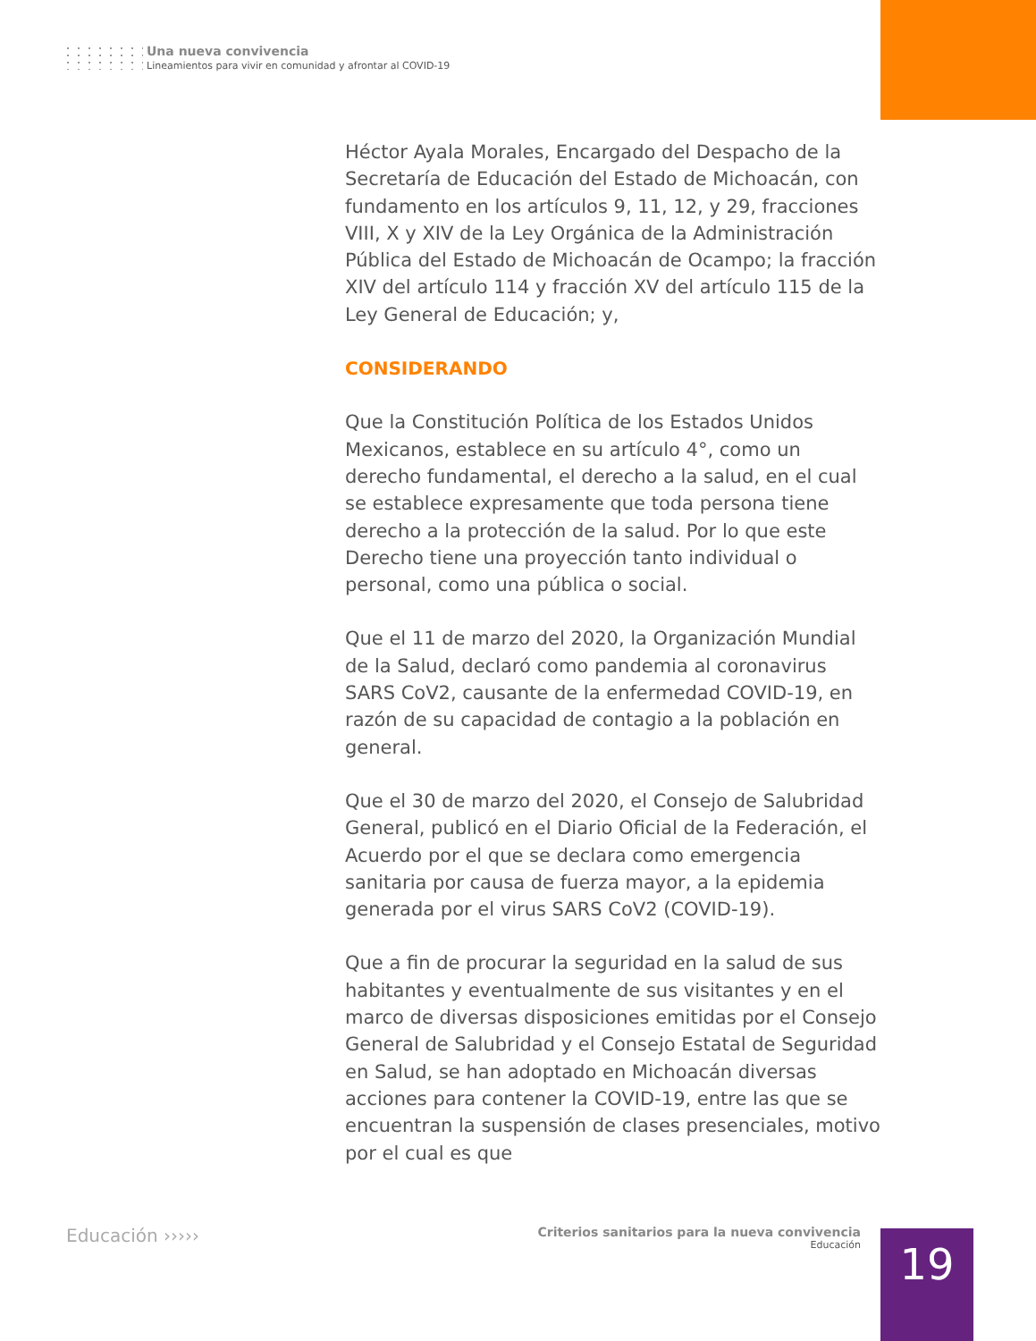Una nueva convivencia
Lineamientos para vivir en comunidad y afrontar al COVID-19
Héctor Ayala Morales, Encargado del Despacho de la Secretaría de Educación del Estado de Michoacán, con fundamento en los artículos 9, 11, 12, y 29, fracciones VIII, X y XIV de la Ley Orgánica de la Administración Pública del Estado de Michoacán de Ocampo; la fracción XIV del artículo 114 y fracción XV del artículo 115 de la Ley General de Educación; y,
CONSIDERANDO
Que la Constitución Política de los Estados Unidos Mexicanos, establece en su artículo 4°, como un derecho fundamental, el derecho a la salud, en el cual se establece expresamente que toda persona tiene derecho a la protección de la salud. Por lo que este Derecho tiene una proyección tanto individual o personal, como una pública o social.
Que el 11 de marzo del 2020, la Organización Mundial de la Salud, declaró como pandemia al coronavirus SARS CoV2, causante de la enfermedad COVID-19, en razón de su capacidad de contagio a la población en general.
Que el 30 de marzo del 2020, el Consejo de Salubridad General, publicó en el Diario Oficial de la Federación, el Acuerdo por el que se declara como emergencia sanitaria por causa de fuerza mayor, a la epidemia generada por el virus SARS CoV2 (COVID-19).
Que a fin de procurar la seguridad en la salud de sus habitantes y eventualmente de sus visitantes y en el marco de diversas disposiciones emitidas por el Consejo General de Salubridad y el Consejo Estatal de Seguridad en Salud, se han adoptado en Michoacán diversas acciones para contener la COVID-19, entre las que se encuentran la suspensión de clases presenciales, motivo por el cual es que
Educación ›››››
Criterios sanitarios para la nueva convivencia
Educación
19